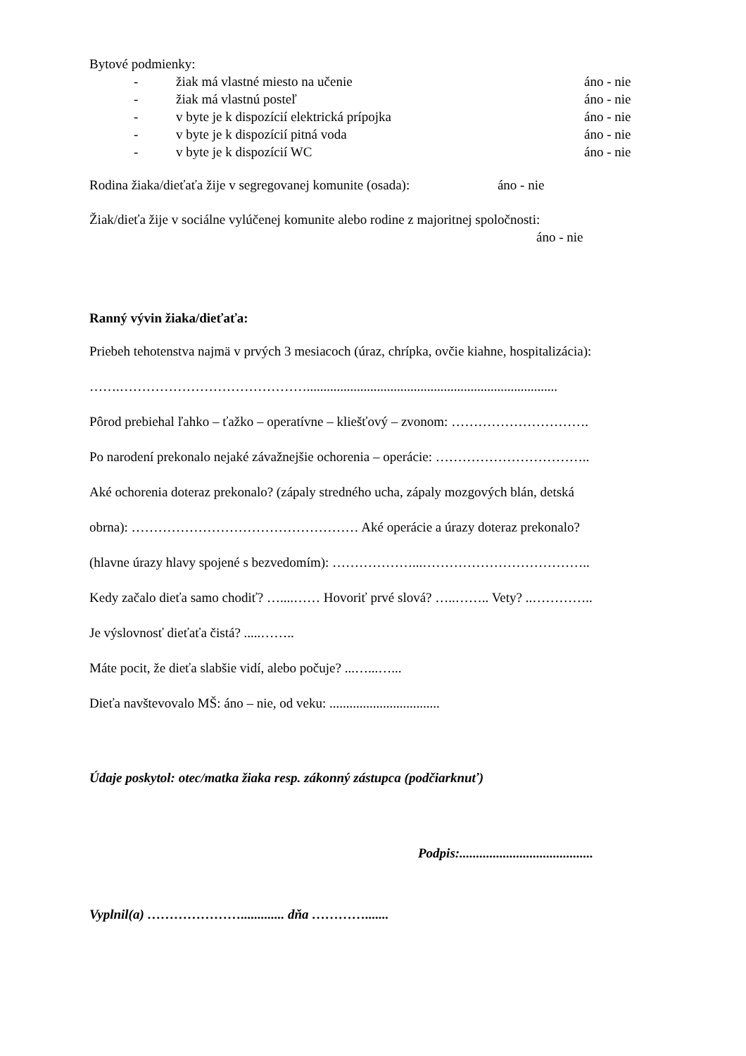Bytové podmienky:
- žiak má vlastné miesto na učenie áno - nie
- žiak má vlastnú posteľ áno - nie
- v byte je k dispozícií elektrická prípojka áno - nie
- v byte je k dispozícií pitná voda áno - nie
- v byte je k dispozícií WC áno - nie
Rodina žiaka/dieťaťa žije v segregovanej komunite (osada): áno - nie
Žiak/dieťa žije v sociálne vylúčenej komunite alebo rodine z majoritnej spoločnosti:
áno - nie
Ranný vývin žiaka/dieťaťa:
Priebeh tehotenstva najmä v prvých 3 mesiacoch (úraz, chrípka, ovčie kiahne, hospitalizácia):
…….……………………………………...........................................................................
Pôrod prebiehal ľahko – ťažko – operatívne – kliešťový – zvonom: ………………………….
Po narodení prekonalo nejaké závažnejšie ochorenia – operácie: ……………………………..
Aké ochorenia doteraz prekonalo? (zápaly stredného ucha, zápaly mozgových blán, detská
obrna): …………………………………………… Aké operácie a úrazy doteraz prekonalo?
(hlavne úrazy hlavy spojené s bezvedomím): ………………...………………………………..
Kedy začalo dieťa samo chodiť? …....…… Hovoriť prvé slová? …..…….. Vety? ..…………..
Je výslovnosť dieťaťa čistá? .....……..
Máte pocit, že dieťa slabšie vidí, alebo počuje? ...…...…...
Dieťa navštevovalo MŠ: áno – nie, od veku: .................................
Údaje poskytol: otec/matka žiaka resp. zákonný zástupca (podčiarknuť)
Podpis:........................................
Vyplnil(a) …………………............. dňa ………….......